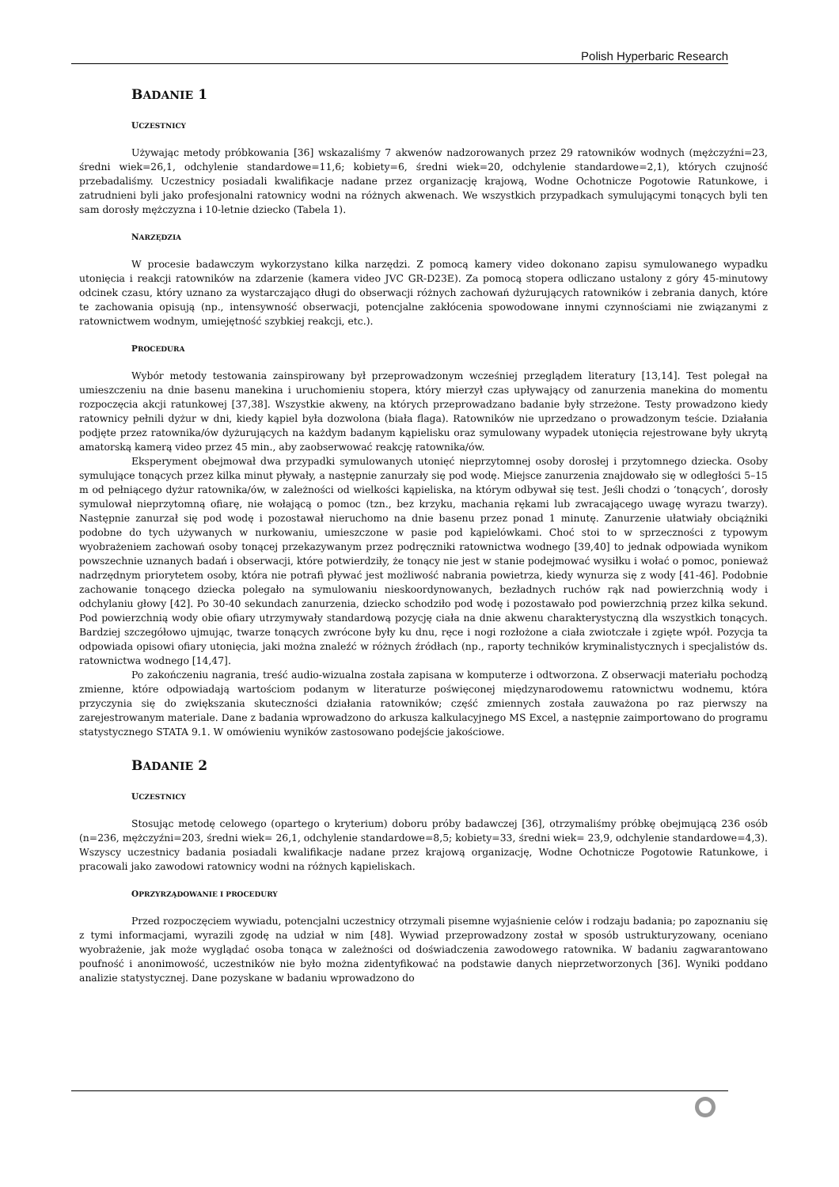Polish Hyperbaric Research
BADANIE 1
UCZESTNICY
Używając metody próbkowania [36] wskazaliśmy 7 akwenów nadzorowanych przez 29 ratowników wodnych (mężczyźni=23, średni wiek=26,1, odchylenie standardowe=11,6; kobiety=6, średni wiek=20, odchylenie standardowe=2,1), których czujność przebadaliśmy. Uczestnicy posiadali kwalifikacje nadane przez organizację krajową, Wodne Ochotnicze Pogotowie Ratunkowe, i zatrudnieni byli jako profesjonalni ratownicy wodni na różnych akwenach. We wszystkich przypadkach symulującymi tonących byli ten sam dorosły mężczyzna i 10-letnie dziecko (Tabela 1).
NARZĘDZIA
W procesie badawczym wykorzystano kilka narzędzi. Z pomocą kamery video dokonano zapisu symulowanego wypadku utonięcia i reakcji ratowników na zdarzenie (kamera video JVC GR-D23E). Za pomocą stopera odliczano ustalony z góry 45-minutowy odcinek czasu, który uznano za wystarczająco długi do obserwacji różnych zachowań dyżurujących ratowników i zebrania danych, które te zachowania opisują (np., intensywność obserwacji, potencjalne zakłócenia spowodowane innymi czynnościami nie związanymi z ratownictwem wodnym, umiejętność szybkiej reakcji, etc.).
PROCEDURA
Wybór metody testowania zainspirowany był przeprowadzonym wcześniej przeglądem literatury [13,14]. Test polegał na umieszczeniu na dnie basenu manekina i uruchomieniu stopera, który mierzył czas upływający od zanurzenia manekina do momentu rozpoczęcia akcji ratunkowej [37,38]. Wszystkie akweny, na których przeprowadzano badanie były strzeżone. Testy prowadzono kiedy ratownicy pełnili dyżur w dni, kiedy kąpiel była dozwolona (biała flaga). Ratowników nie uprzedzano o prowadzonym teście. Działania podjęte przez ratownika/ów dyżurujących na każdym badanym kąpielisku oraz symulowany wypadek utonięcia rejestrowane były ukrytą amatorską kamerą video przez 45 min., aby zaobserwować reakcję ratownika/ów.
Eksperyment obejmował dwa przypadki symulowanych utonięć nieprzytomnej osoby dorosłej i przytomnego dziecka. Osoby symulujące tonących przez kilka minut pływały, a następnie zanurzały się pod wodę. Miejsce zanurzenia znajdowało się w odległości 5–15 m od pełniącego dyżur ratownika/ów, w zależności od wielkości kąpieliska, na którym odbywał się test. Jeśli chodzi o ‘tonących’, dorosły symulował nieprzytomną ofiarę, nie wołającą o pomoc (tzn., bez krzyku, machania rękami lub zwracającego uwagę wyrazu twarzy). Następnie zanurzał się pod wodę i pozostawał nieruchomo na dnie basenu przez ponad 1 minutę. Zanurzenie ułatwiały obciążniki podobne do tych używanych w nurkowaniu, umieszczone w pasie pod kąpielówkami. Choć stoi to w sprzeczności z typowym wyobrażeniem zachowań osoby tonącej przekazywanym przez podręczniki ratownictwa wodnego [39,40] to jednak odpowiada wynikom powszechnie uznanych badań i obserwacji, które potwierdziły, że tonący nie jest w stanie podejmować wysiłku i wołać o pomoc, ponieważ nadrzędnym priorytetem osoby, która nie potrafi pływać jest możliwość nabrania powietrza, kiedy wynurza się z wody [41-46]. Podobnie zachowanie tonącego dziecka polegało na symulowaniu nieskoordynowanych, bezładnych ruchów rąk nad powierzchnią wody i odchylaniu głowy [42]. Po 30-40 sekundach zanurzenia, dziecko schodziło pod wodę i pozostawało pod powierzchnią przez kilka sekund. Pod powierzchnią wody obie ofiary utrzymywały standardową pozycję ciała na dnie akwenu charakterystyczną dla wszystkich tonących. Bardziej szczegółowo ujmując, twarze tonących zwrócone były ku dnu, ręce i nogi rozłożone a ciała zwiotczałe i zgięte wpół. Pozycja ta odpowiada opisowi ofiary utonięcia, jaki można znaleźć w różnych źródłach (np., raporty techników kryminalistycznych i specjalistów ds. ratownictwa wodnego [14,47].
Po zakończeniu nagrania, treść audio-wizualna została zapisana w komputerze i odtworzona. Z obserwacji materiału pochodzą zmienne, które odpowiadają wartościom podanym w literaturze poświęconej międzynarodowemu ratownictwu wodnemu, która przyczynia się do zwiększania skuteczności działania ratowników; część zmiennych została zauważona po raz pierwszy na zarejestrowanym materiale. Dane z badania wprowadzono do arkusza kalkulacyjnego MS Excel, a następnie zaimportowano do programu statystycznego STATA 9.1. W omówieniu wyników zastosowano podejście jakościowe.
BADANIE 2
UCZESTNICY
Stosując metodę celowego (opartego o kryterium) doboru próby badawczej [36], otrzymaliśmy próbkę obejmującą 236 osób (n=236, mężczyźni=203, średni wiek= 26,1, odchylenie standardowe=8,5; kobiety=33, średni wiek= 23,9, odchylenie standardowe=4,3). Wszyscy uczestnicy badania posiadali kwalifikacje nadane przez krajową organizację, Wodne Ochotnicze Pogotowie Ratunkowe, i pracowali jako zawodowi ratownicy wodni na różnych kąpieliskach.
OPRZYRZĄDOWANIE I PROCEDURY
Przed rozpoczęciem wywiadu, potencjalni uczestnicy otrzymali pisemne wyjaśnienie celów i rodzaju badania; po zapoznaniu się z tymi informacjami, wyrazili zgodę na udział w nim [48]. Wywiad przeprowadzony został w sposób ustrukturyzowany, oceniano wyobrażenie, jak może wyglądać osoba tonąca w zależności od doświadczenia zawodowego ratownika. W badaniu zagwarantowano poufność i anonimowość, uczestników nie było można zidentyfikować na podstawie danych nieprzetworzonych [36]. Wyniki poddano analizie statystycznej. Dane pozyskane w badaniu wprowadzono do